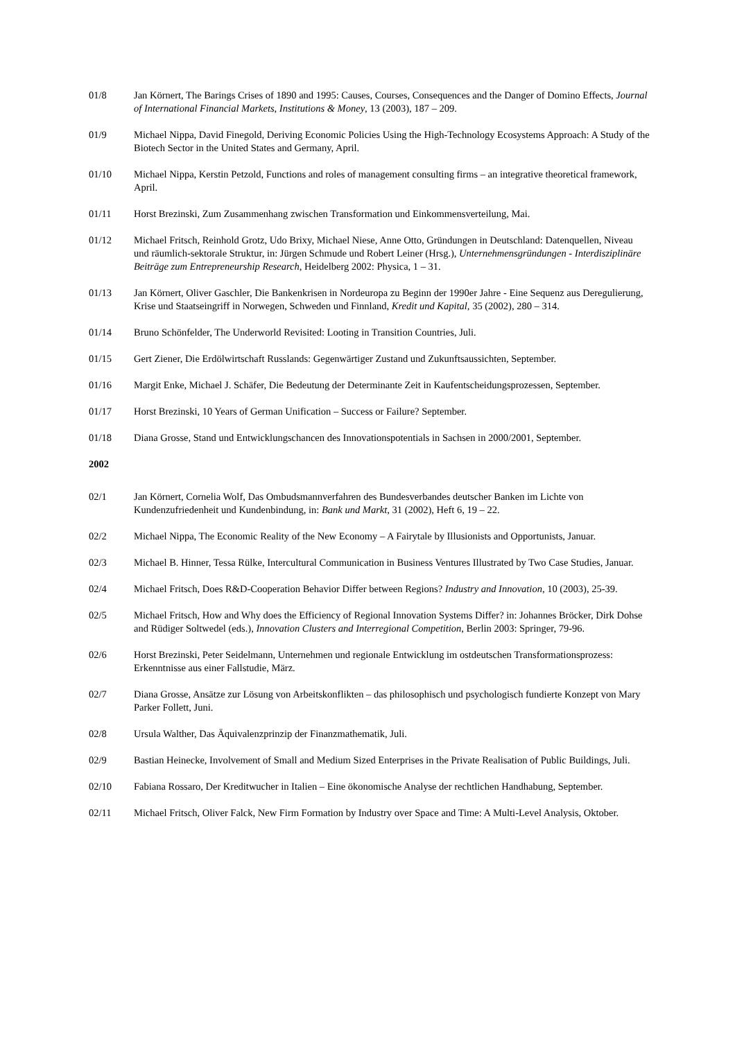01/8 Jan Körnert, The Barings Crises of 1890 and 1995: Causes, Courses, Consequences and the Danger of Domino Effects, Journal of International Financial Markets, Institutions & Money, 13 (2003), 187 – 209.
01/9 Michael Nippa, David Finegold, Deriving Economic Policies Using the High-Technology Ecosystems Approach: A Study of the Biotech Sector in the United States and Germany, April.
01/10 Michael Nippa, Kerstin Petzold, Functions and roles of management consulting firms – an integrative theoretical framework, April.
01/11 Horst Brezinski, Zum Zusammenhang zwischen Transformation und Einkommensverteilung, Mai.
01/12 Michael Fritsch, Reinhold Grotz, Udo Brixy, Michael Niese, Anne Otto, Gründungen in Deutschland: Datenquellen, Niveau und räumlich-sektorale Struktur, in: Jürgen Schmude und Robert Leiner (Hrsg.), Unternehmensgründungen - Interdisziplinäre Beiträge zum Entrepreneurship Research, Heidelberg 2002: Physica, 1 – 31.
01/13 Jan Körnert, Oliver Gaschler, Die Bankenkrisen in Nordeuropa zu Beginn der 1990er Jahre - Eine Sequenz aus Deregulierung, Krise und Staatseingriff in Norwegen, Schweden und Finnland, Kredit und Kapital, 35 (2002), 280 – 314.
01/14 Bruno Schönfelder, The Underworld Revisited: Looting in Transition Countries, Juli.
01/15 Gert Ziener, Die Erdölwirtschaft Russlands: Gegenwärtiger Zustand und Zukunftsaussichten, September.
01/16 Margit Enke, Michael J. Schäfer, Die Bedeutung der Determinante Zeit in Kaufentscheidungsprozessen, September.
01/17 Horst Brezinski, 10 Years of German Unification – Success or Failure? September.
01/18 Diana Grosse, Stand und Entwicklungschancen des Innovationspotentials in Sachsen in 2000/2001, September.
2002
02/1 Jan Körnert, Cornelia Wolf, Das Ombudsmannverfahren des Bundesverbandes deutscher Banken im Lichte von Kundenzufriedenheit und Kundenbindung, in: Bank und Markt, 31 (2002), Heft 6, 19 – 22.
02/2 Michael Nippa, The Economic Reality of the New Economy – A Fairytale by Illusionists and Opportunists, Januar.
02/3 Michael B. Hinner, Tessa Rülke, Intercultural Communication in Business Ventures Illustrated by Two Case Studies, Januar.
02/4 Michael Fritsch, Does R&D-Cooperation Behavior Differ between Regions? Industry and Innovation, 10 (2003), 25-39.
02/5 Michael Fritsch, How and Why does the Efficiency of Regional Innovation Systems Differ? in: Johannes Bröcker, Dirk Dohse and Rüdiger Soltwedel (eds.), Innovation Clusters and Interregional Competition, Berlin 2003: Springer, 79-96.
02/6 Horst Brezinski, Peter Seidelmann, Unternehmen und regionale Entwicklung im ostdeutschen Transformationsprozess: Erkenntnisse aus einer Fallstudie, März.
02/7 Diana Grosse, Ansätze zur Lösung von Arbeitskonflikten – das philosophisch und psychologisch fundierte Konzept von Mary Parker Follett, Juni.
02/8 Ursula Walther, Das Äquivalenzprinzip der Finanzmathematik, Juli.
02/9 Bastian Heinecke, Involvement of Small and Medium Sized Enterprises in the Private Realisation of Public Buildings, Juli.
02/10 Fabiana Rossaro, Der Kreditwucher in Italien – Eine ökonomische Analyse der rechtlichen Handhabung, September.
02/11 Michael Fritsch, Oliver Falck, New Firm Formation by Industry over Space and Time: A Multi-Level Analysis, Oktober.